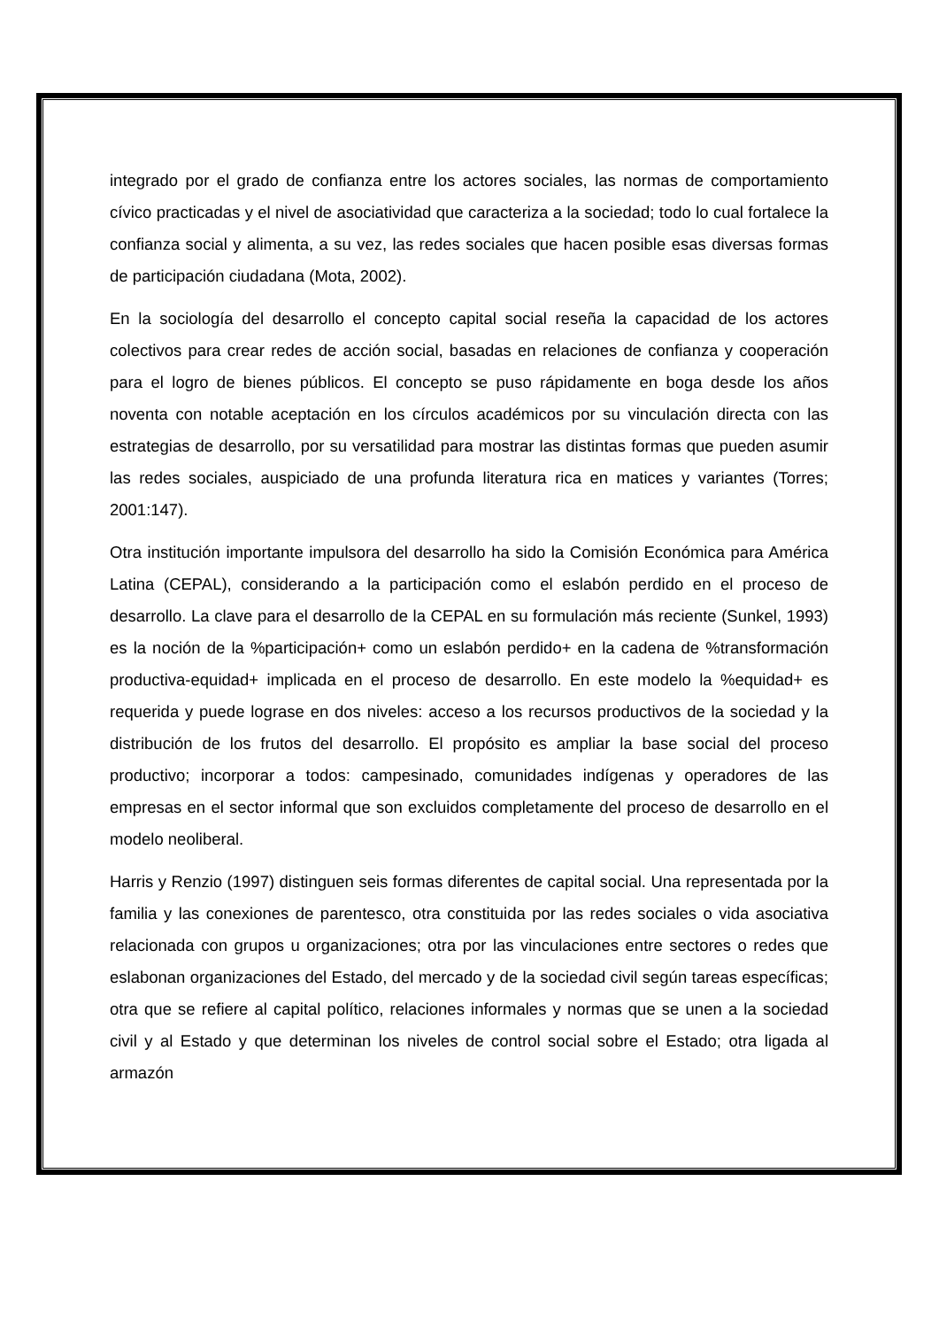integrado por el grado de confianza entre los actores sociales, las normas de comportamiento cívico practicadas y el nivel de asociatividad que caracteriza a la sociedad; todo lo cual fortalece la confianza social y alimenta, a su vez, las redes sociales que hacen posible esas diversas formas de participación ciudadana (Mota, 2002).
En la sociología del desarrollo el concepto capital social reseña la capacidad de los actores colectivos para crear redes de acción social, basadas en relaciones de confianza y cooperación para el logro de bienes públicos. El concepto se puso rápidamente en boga desde los años noventa con notable aceptación en los círculos académicos por su vinculación directa con las estrategias de desarrollo, por su versatilidad para mostrar las distintas formas que pueden asumir las redes sociales, auspiciado de una profunda literatura rica en matices y variantes (Torres; 2001:147).
Otra institución importante impulsora del desarrollo ha sido la Comisión Económica para América Latina (CEPAL), considerando a la participación como el eslabón perdido en el proceso de desarrollo. La clave para el desarrollo de la CEPAL en su formulación más reciente (Sunkel, 1993) es la noción de la %participación+ como un eslabón perdido+ en la cadena de %transformación productiva-equidad+ implicada en el proceso de desarrollo. En este modelo la %equidad+ es requerida y puede lograse en dos niveles: acceso a los recursos productivos de la sociedad y la distribución de los frutos del desarrollo. El propósito es ampliar la base social del proceso productivo; incorporar a todos: campesinado, comunidades indígenas y operadores de las empresas en el sector informal que son excluidos completamente del proceso de desarrollo en el modelo neoliberal.
Harris y Renzio (1997) distinguen seis formas diferentes de capital social. Una representada por la familia y las conexiones de parentesco, otra constituida por las redes sociales o vida asociativa relacionada con grupos u organizaciones; otra por las vinculaciones entre sectores o redes que eslabonan organizaciones del Estado, del mercado y de la sociedad civil según tareas específicas; otra que se refiere al capital político, relaciones informales y normas que se unen a la sociedad civil y al Estado y que determinan los niveles de control social sobre el Estado; otra ligada al armazón